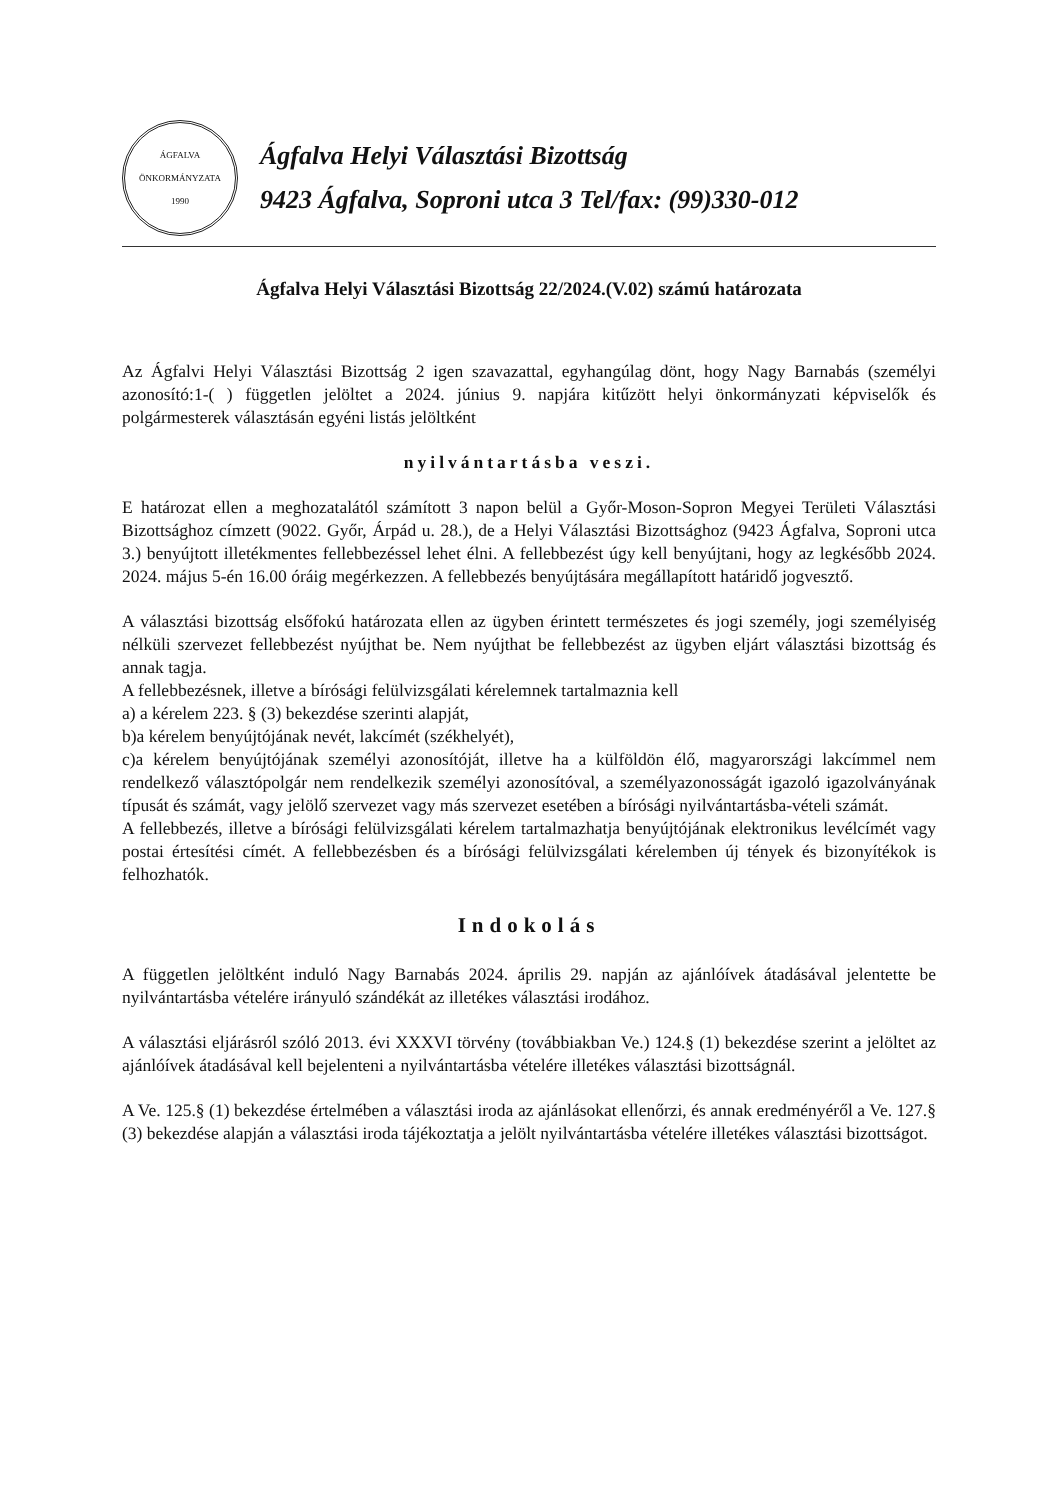ÁGFALVA
ÖNKORMÁNYZATA
1990
Ágfalva Helyi Választási Bizottság
9423 Ágfalva, Soproni utca 3 Tel/fax: (99)330-012
Ágfalva Helyi Választási Bizottság 22/2024.(V.02) számú határozata
Az Ágfalvi Helyi Választási Bizottság 2 igen szavazattal, egyhangúlag dönt, hogy Nagy Barnabás (személyi azonosító:1-( ) független jelöltet a 2024. június 9. napjára kitűzött helyi önkormányzati képviselők és polgármesterek választásán egyéni listás jelöltként
nyilvántartásba veszi.
E határozat ellen a meghozatalától számított 3 napon belül a Győr-Moson-Sopron Megyei Területi Választási Bizottsághoz címzett (9022. Győr, Árpád u. 28.), de a Helyi Választási Bizottsághoz (9423 Ágfalva, Soproni utca 3.) benyújtott illetékmentes fellebbezéssel lehet élni. A fellebbezést úgy kell benyújtani, hogy az legkésőbb 2024. 2024. május 5-én 16.00 óráig megérkezzen. A fellebbezés benyújtására megállapított határidő jogvesztő.
A választási bizottság elsőfokú határozata ellen az ügyben érintett természetes és jogi személy, jogi személyiség nélküli szervezet fellebbezést nyújthat be. Nem nyújthat be fellebbezést az ügyben eljárt választási bizottság és annak tagja.
A fellebbezésnek, illetve a bírósági felülvizsgálati kérelemnek tartalmaznia kell
a) a kérelem 223. § (3) bekezdése szerinti alapját,
b)a kérelem benyújtójának nevét, lakcímét (székhelyét),
c)a kérelem benyújtójának személyi azonosítóját, illetve ha a külföldön élő, magyarországi lakcímmel nem rendelkező választópolgár nem rendelkezik személyi azonosítóval, a személyazonosságát igazoló igazolványának típusát és számát, vagy jelölő szervezet vagy más szervezet esetében a bírósági nyilvántartásba-vételi számát.
A fellebbezés, illetve a bírósági felülvizsgálati kérelem tartalmazhatja benyújtójának elektronikus levélcímét vagy postai értesítési címét. A fellebbezésben és a bírósági felülvizsgálati kérelemben új tények és bizonyítékok is felhozhatók.
Indokolás
A független jelöltként induló Nagy Barnabás 2024. április 29. napján az ajánlóívek átadásával jelentette be nyilvántartásba vételére irányuló szándékát az illetékes választási irodához.
A választási eljárásról szóló 2013. évi XXXVI törvény (továbbiakban Ve.) 124.§ (1) bekezdése szerint a jelöltet az ajánlóívek átadásával kell bejelenteni a nyilvántartásba vételére illetékes választási bizottságnál.
A Ve. 125.§ (1) bekezdése értelmében a választási iroda az ajánlásokat ellenőrzi, és annak eredményéről a Ve. 127.§ (3) bekezdése alapján a választási iroda tájékoztatja a jelölt nyilvántartásba vételére illetékes választási bizottságot.